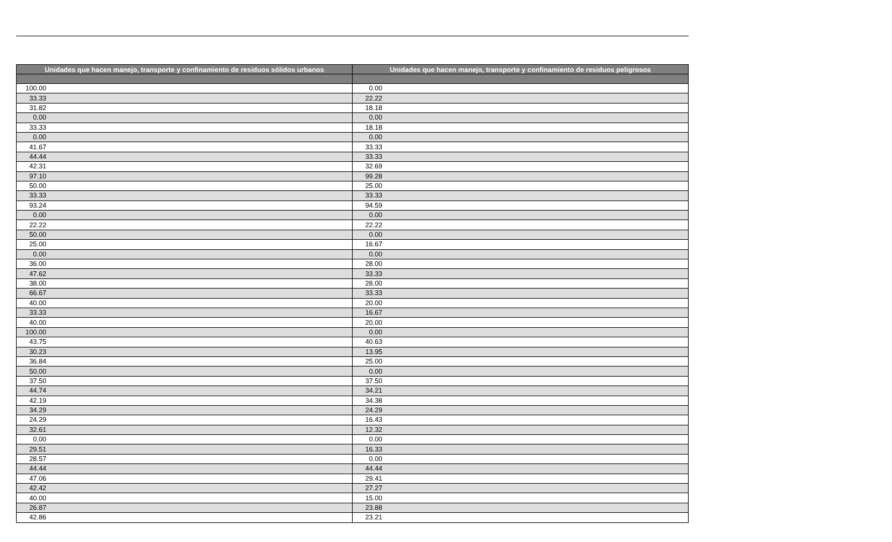| Unidades que hacen manejo, transporte y confinamiento de residuos sólidos urbanos | Unidades que hacen manejo, transporte y confinamiento de residuos peligrosos |
| --- | --- |
| 100.00 | 0.00 |
| 33.33 | 22.22 |
| 31.82 | 18.18 |
| 0.00 | 0.00 |
| 33.33 | 18.18 |
| 0.00 | 0.00 |
| 41.67 | 33.33 |
| 44.44 | 33.33 |
| 42.31 | 32.69 |
| 97.10 | 99.28 |
| 50.00 | 25.00 |
| 33.33 | 33.33 |
| 93.24 | 94.59 |
| 0.00 | 0.00 |
| 22.22 | 22.22 |
| 50.00 | 0.00 |
| 25.00 | 16.67 |
| 0.00 | 0.00 |
| 36.00 | 28.00 |
| 47.62 | 33.33 |
| 38.00 | 28.00 |
| 66.67 | 33.33 |
| 40.00 | 20.00 |
| 33.33 | 16.67 |
| 40.00 | 20.00 |
| 100.00 | 0.00 |
| 43.75 | 40.63 |
| 30.23 | 13.95 |
| 36.84 | 25.00 |
| 50.00 | 0.00 |
| 37.50 | 37.50 |
| 44.74 | 34.21 |
| 42.19 | 34.38 |
| 34.29 | 24.29 |
| 24.29 | 16.43 |
| 32.61 | 12.32 |
| 0.00 | 0.00 |
| 29.51 | 16.33 |
| 28.57 | 0.00 |
| 44.44 | 44.44 |
| 47.06 | 29.41 |
| 42.42 | 27.27 |
| 40.00 | 15.00 |
| 26.87 | 23.88 |
| 42.86 | 23.21 |